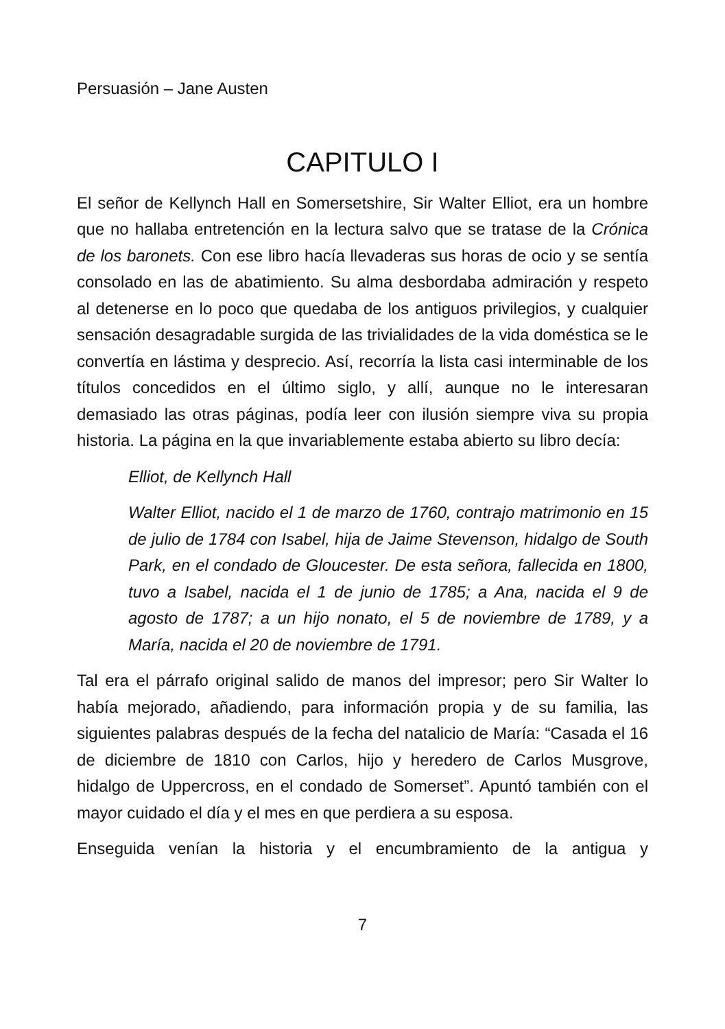Persuasión – Jane Austen
CAPITULO I
El señor de Kellynch Hall en Somersetshire, Sir Walter Elliot, era un hombre que no hallaba entretención en la lectura salvo que se tratase de la Crónica de los baronets. Con ese libro hacía llevaderas sus horas de ocio y se sentía consolado en las de abatimiento. Su alma desbordaba admiración y respeto al detenerse en lo poco que quedaba de los antiguos privilegios, y cualquier sensación desagradable surgida de las trivialidades de la vida doméstica se le convertía en lástima y desprecio. Así, recorría la lista casi interminable de los títulos concedidos en el último siglo, y allí, aunque no le interesaran demasiado las otras páginas, podía leer con ilusión siempre viva su propia historia. La página en la que invariablemente estaba abierto su libro decía:
Elliot, de Kellynch Hall
Walter Elliot, nacido el 1 de marzo de 1760, contrajo matrimonio en 15 de julio de 1784 con Isabel, hija de Jaime Stevenson, hidalgo de South Park, en el condado de Gloucester. De esta señora, fallecida en 1800, tuvo a Isabel, nacida el 1 de junio de 1785; a Ana, nacida el 9 de agosto de 1787; a un hijo nonato, el 5 de noviembre de 1789, y a María, nacida el 20 de noviembre de 1791.
Tal era el párrafo original salido de manos del impresor; pero Sir Walter lo había mejorado, añadiendo, para información propia y de su familia, las siguientes palabras después de la fecha del natalicio de María: “Casada el 16 de diciembre de 1810 con Carlos, hijo y heredero de Carlos Musgrove, hidalgo de Uppercross, en el condado de Somerset”. Apuntó también con el mayor cuidado el día y el mes en que perdiera a su esposa.
Enseguida venían la historia y el encumbramiento de la antigua y
7